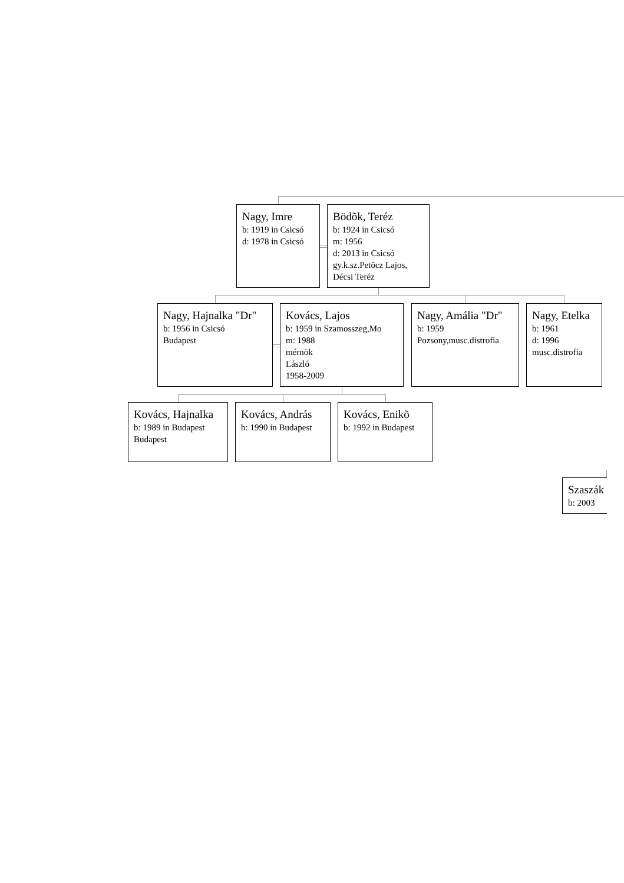Nagy, Imre
b: 1919 in Csicsó
d: 1978 in Csicsó
Bödõk, Teréz
b: 1924 in Csicsó
m: 1956
d: 2013 in Csicsó
gy.k.sz.Petõcz Lajos,
Décsi Teréz
Nagy, Hajnalka "Dr"
b: 1956 in Csicsó
Budapest
Kovács, Lajos
b: 1959 in Szamosszeg,Mo
m: 1988
mérnök
László
1958-2009
Nagy, Amália "Dr"
b: 1959
Pozsony,musc.distrofia
Nagy, Etelka
b: 1961
d: 1996
musc.distrofia
Kovács, Hajnalka
b: 1989 in Budapest
Budapest
Kovács, András
b: 1990 in Budapest
Kovács, Enikõ
b: 1992 in Budapest
Szaszák
b: 2003